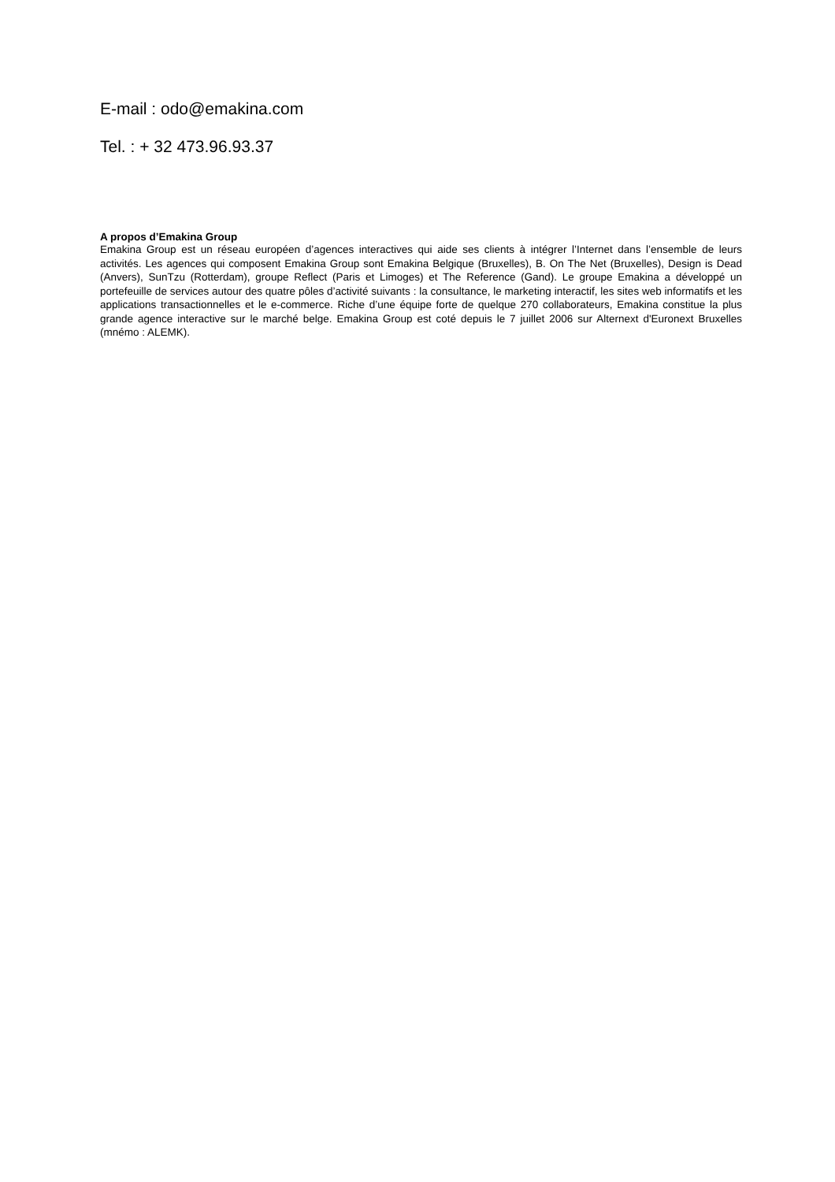E-mail : odo@emakina.com
Tel. : + 32 473.96.93.37
A propos d’Emakina Group
Emakina Group est un réseau européen d’agences interactives qui aide ses clients à intégrer l’Internet dans l’ensemble de leurs activités. Les agences qui composent Emakina Group sont Emakina Belgique (Bruxelles), B. On The Net (Bruxelles), Design is Dead (Anvers), SunTzu (Rotterdam), groupe Reflect (Paris et Limoges) et The Reference (Gand). Le groupe Emakina a développé un portefeuille de services autour des quatre pôles d’activité suivants : la consultance, le marketing interactif, les sites web informatifs et les applications transactionnelles et le e-commerce. Riche d’une équipe forte de quelque 270 collaborateurs, Emakina constitue la plus grande agence interactive sur le marché belge. Emakina Group est coté depuis le 7 juillet 2006 sur Alternext d'Euronext Bruxelles (mnémo : ALEMK).